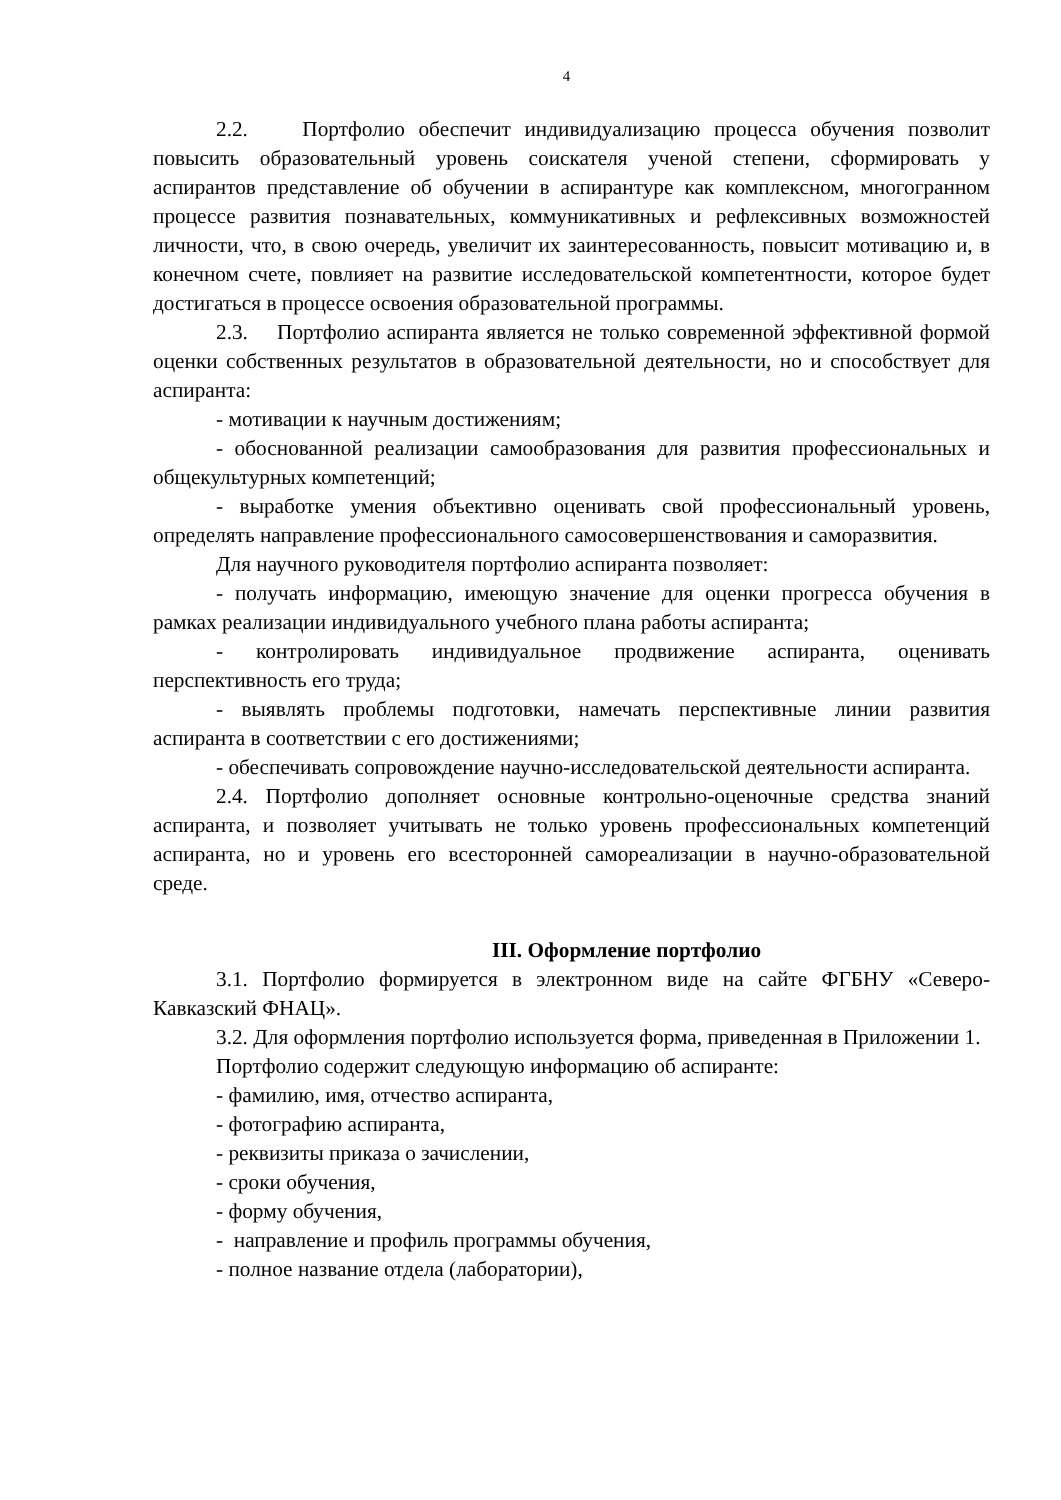4
2.2. Портфолио обеспечит индивидуализацию процесса обучения позволит повысить образовательный уровень соискателя ученой степени, сформировать у аспирантов представление об обучении в аспирантуре как комплексном, многогранном процессе развития познавательных, коммуникативных и рефлексивных возможностей личности, что, в свою очередь, увеличит их заинтересованность, повысит мотивацию и, в конечном счете, повлияет на развитие исследовательской компетентности, которое будет достигаться в процессе освоения образовательной программы.
2.3. Портфолио аспиранта является не только современной эффективной формой оценки собственных результатов в образовательной деятельности, но и способствует для аспиранта:
- мотивации к научным достижениям;
- обоснованной реализации самообразования для развития профессиональных и общекультурных компетенций;
- выработке умения объективно оценивать свой профессиональный уровень, определять направление профессионального самосовершенствования и саморазвития.
Для научного руководителя портфолио аспиранта позволяет:
- получать информацию, имеющую значение для оценки прогресса обучения в рамках реализации индивидуального учебного плана работы аспиранта;
- контролировать индивидуальное продвижение аспиранта, оценивать перспективность его труда;
- выявлять проблемы подготовки, намечать перспективные линии развития аспиранта в соответствии с его достижениями;
- обеспечивать сопровождение научно-исследовательской деятельности аспиранта.
2.4. Портфолио дополняет основные контрольно-оценочные средства знаний аспиранта, и позволяет учитывать не только уровень профессиональных компетенций аспиранта, но и уровень его всесторонней самореализации в научно-образовательной среде.
III. Оформление портфолио
3.1. Портфолио формируется в электронном виде на сайте ФГБНУ «Северо-Кавказский ФНАЦ».
3.2. Для оформления портфолио используется форма, приведенная в Приложении 1.
Портфолио содержит следующую информацию об аспиранте:
- фамилию, имя, отчество аспиранта,
- фотографию аспиранта,
- реквизиты приказа о зачислении,
- сроки обучения,
- форму обучения,
- направление и профиль программы обучения,
- полное название отдела (лаборатории),